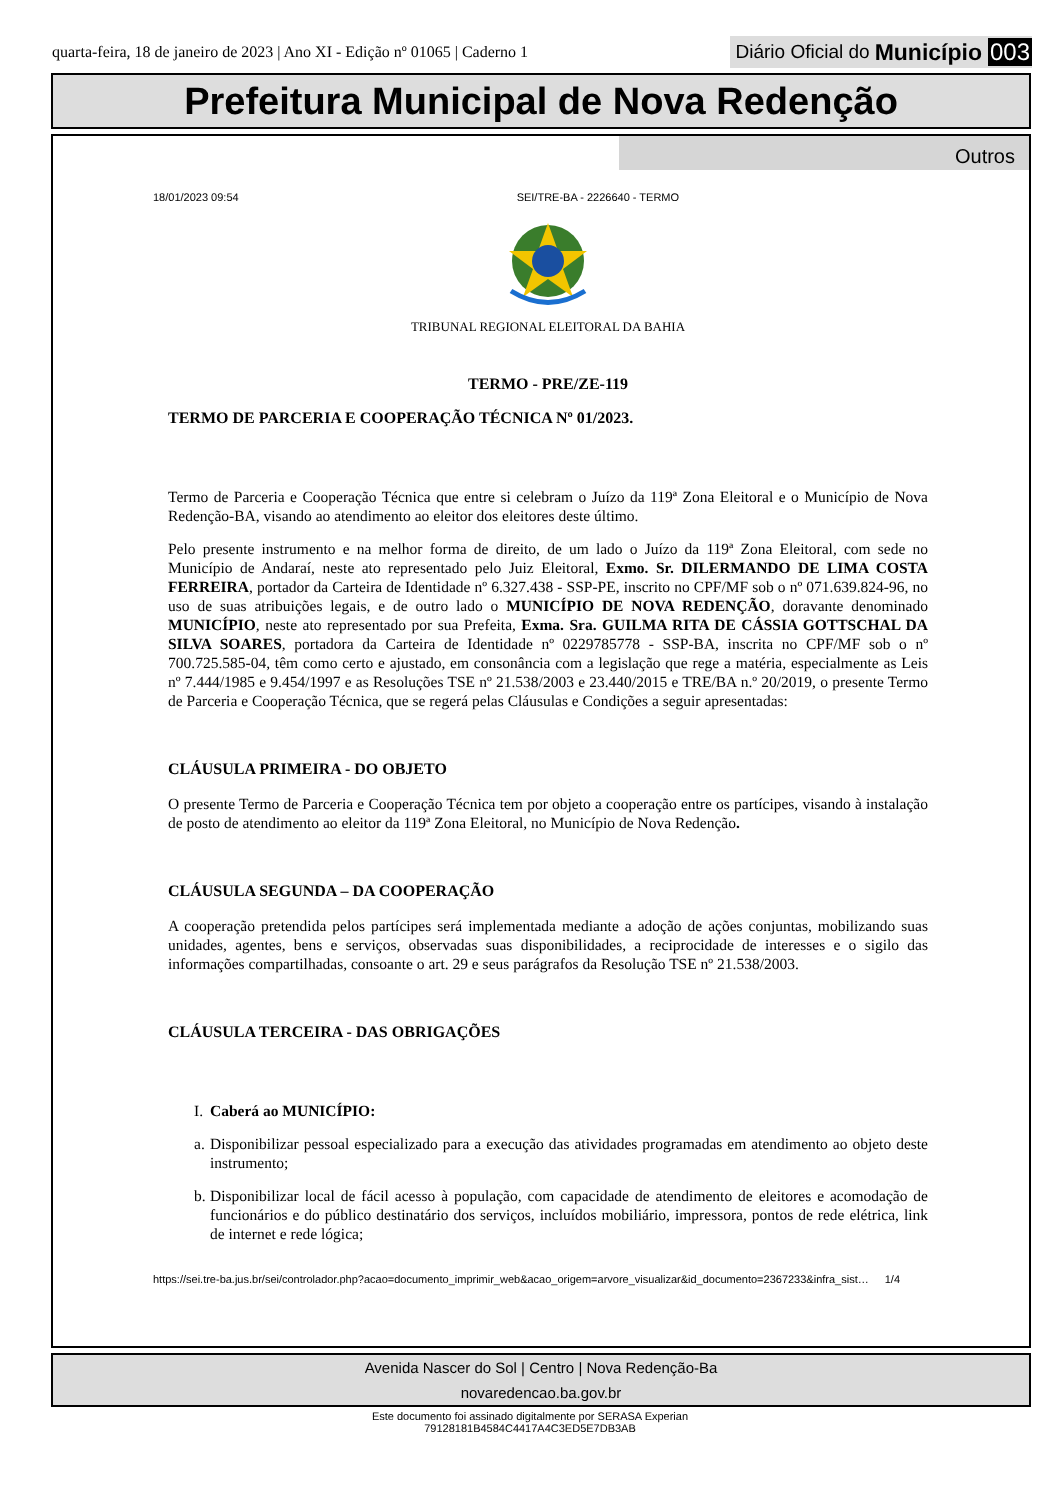quarta-feira, 18 de janeiro de 2023 | Ano XI - Edição nº 01065 | Caderno 1
Diário Oficial do Município 003
Prefeitura Municipal de Nova Redenção
Outros
18/01/2023 09:54 SEI/TRE-BA - 2226640 - TERMO
TRIBUNAL REGIONAL ELEITORAL DA BAHIA
TERMO - PRE/ZE-119
TERMO DE PARCERIA E COOPERAÇÃO TÉCNICA Nº 01/2023.
Termo de Parceria e Cooperação Técnica que entre si celebram o Juízo da 119ª Zona Eleitoral e o Município de Nova Redenção-BA, visando ao atendimento ao eleitor dos eleitores deste último.
Pelo presente instrumento e na melhor forma de direito, de um lado o Juízo da 119ª Zona Eleitoral, com sede no Município de Andaraí, neste ato representado pelo Juiz Eleitoral, Exmo. Sr. DILERMANDO DE LIMA COSTA FERREIRA, portador da Carteira de Identidade nº 6.327.438 - SSP-PE, inscrito no CPF/MF sob o nº 071.639.824-96, no uso de suas atribuições legais, e de outro lado o MUNICÍPIO DE NOVA REDENÇÃO, doravante denominado MUNICÍPIO, neste ato representado por sua Prefeita, Exma. Sra. GUILMA RITA DE CÁSSIA GOTTSCHAL DA SILVA SOARES, portadora da Carteira de Identidade nº 0229785778 - SSP-BA, inscrita no CPF/MF sob o nº 700.725.585-04, têm como certo e ajustado, em consonância com a legislação que rege a matéria, especialmente as Leis nº 7.444/1985 e 9.454/1997 e as Resoluções TSE nº 21.538/2003 e 23.440/2015 e TRE/BA n.º 20/2019, o presente Termo de Parceria e Cooperação Técnica, que se regerá pelas Cláusulas e Condições a seguir apresentadas:
CLÁUSULA PRIMEIRA - DO OBJETO
O presente Termo de Parceria e Cooperação Técnica tem por objeto a cooperação entre os partícipes, visando à instalação de posto de atendimento ao eleitor da 119ª Zona Eleitoral, no Município de Nova Redenção.
CLÁUSULA SEGUNDA – DA COOPERAÇÃO
A cooperação pretendida pelos partícipes será implementada mediante a adoção de ações conjuntas, mobilizando suas unidades, agentes, bens e serviços, observadas suas disponibilidades, a reciprocidade de interesses e o sigilo das informações compartilhadas, consoante o art. 29 e seus parágrafos da Resolução TSE nº 21.538/2003.
CLÁUSULA TERCEIRA - DAS OBRIGAÇÕES
I. Caberá ao MUNICÍPIO:
a. Disponibilizar pessoal especializado para a execução das atividades programadas em atendimento ao objeto deste instrumento;
b. Disponibilizar local de fácil acesso à população, com capacidade de atendimento de eleitores e acomodação de funcionários e do público destinatário dos serviços, incluídos mobiliário, impressora, pontos de rede elétrica, link de internet e rede lógica;
https://sei.tre-ba.jus.br/sei/controlador.php?acao=documento_imprimir_web&acao_origem=arvore_visualizar&id_documento=2367233&infra_sist… 1/4
Avenida Nascer do Sol | Centro | Nova Redenção-Ba
novaredencao.ba.gov.br
Este documento foi assinado digitalmente por SERASA Experian
79128181B4584C4417A4C3ED5E7DB3AB